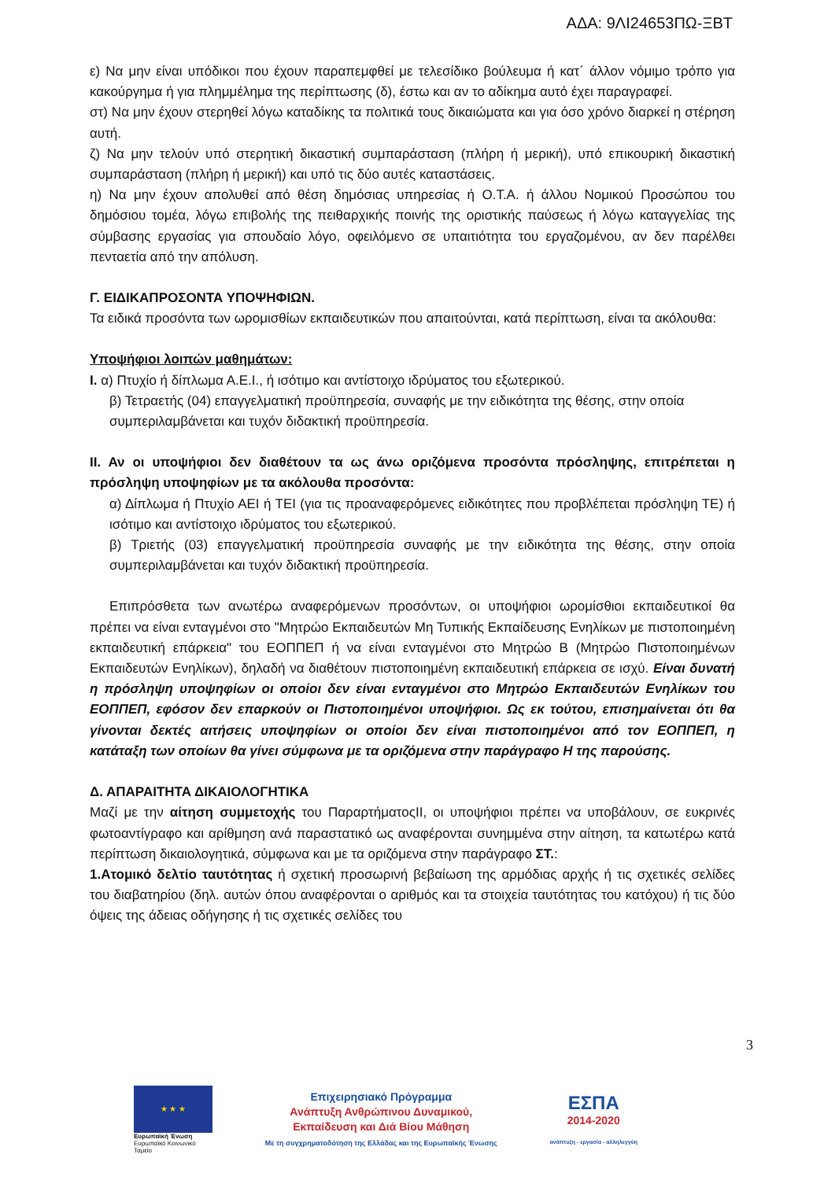ΑΔΑ: 9ΛΙ24653ΠΩ-ΞΒΤ
ε) Να μην είναι υπόδικοι που έχουν παραπεμφθεί με τελεσίδικο βούλευμα ή κατ΄ άλλον νόμιμο τρόπο για κακούργημα ή για πλημμέλημα της περίπτωσης (δ), έστω και αν το αδίκημα αυτό έχει παραγραφεί.
στ) Να μην έχουν στερηθεί λόγω καταδίκης τα πολιτικά τους δικαιώματα και για όσο χρόνο διαρκεί η στέρηση αυτή.
ζ) Να μην τελούν υπό στερητική δικαστική συμπαράσταση (πλήρη ή μερική), υπό επικουρική δικαστική συμπαράσταση (πλήρη ή μερική) και υπό τις δύο αυτές καταστάσεις.
η) Να μην έχουν απολυθεί από θέση δημόσιας υπηρεσίας ή Ο.Τ.Α. ή άλλου Νομικού Προσώπου του δημόσιου τομέα, λόγω επιβολής της πειθαρχικής ποινής της οριστικής παύσεως ή λόγω καταγγελίας της σύμβασης εργασίας για σπουδαίο λόγο, οφειλόμενο σε υπαιτιότητα του εργαζομένου, αν δεν παρέλθει πενταετία από την απόλυση.
Γ. ΕΙΔΙΚΑΠΡΟΣΟΝΤΑ ΥΠΟΨΗΦΙΩΝ.
Τα ειδικά προσόντα των ωρομισθίων εκπαιδευτικών που απαιτούνται, κατά περίπτωση, είναι τα ακόλουθα:
Υποψήφιοι λοιπών μαθημάτων:
Ι. α) Πτυχίο ή δίπλωμα Α.Ε.Ι., ή ισότιμο και αντίστοιχο ιδρύματος του εξωτερικού.
β) Τετραετής (04) επαγγελματική προϋπηρεσία, συναφής με την ειδικότητα της θέσης, στην οποία συμπεριλαμβάνεται και τυχόν διδακτική προϋπηρεσία.
ΙΙ. Αν οι υποψήφιοι δεν διαθέτουν τα ως άνω οριζόμενα προσόντα πρόσληψης, επιτρέπεται η πρόσληψη υποψηφίων με τα ακόλουθα προσόντα:
α) Δίπλωμα ή Πτυχίο ΑΕΙ ή ΤΕΙ (για τις προαναφερόμενες ειδικότητες που προβλέπεται πρόσληψη ΤΕ) ή ισότιμο και αντίστοιχο ιδρύματος του εξωτερικού.
β) Τριετής (03) επαγγελματική προϋπηρεσία συναφής με την ειδικότητα της θέσης, στην οποία συμπεριλαμβάνεται και τυχόν διδακτική προϋπηρεσία.
Επιπρόσθετα των ανωτέρω αναφερόμενων προσόντων, οι υποψήφιοι ωρομίσθιοι εκπαιδευτικοί θα πρέπει να είναι ενταγμένοι στο "Μητρώο Εκπαιδευτών Μη Τυπικής Εκπαίδευσης Ενηλίκων με πιστοποιημένη εκπαιδευτική επάρκεια" του ΕΟΠΠΕΠ ή να είναι ενταγμένοι στο Μητρώο Β (Μητρώο Πιστοποιημένων Εκπαιδευτών Ενηλίκων), δηλαδή να διαθέτουν πιστοποιημένη εκπαιδευτική επάρκεια σε ισχύ. Είναι δυνατή η πρόσληψη υποψηφίων οι οποίοι δεν είναι ενταγμένοι στο Μητρώο Εκπαιδευτών Ενηλίκων του ΕΟΠΠΕΠ, εφόσον δεν επαρκούν οι Πιστοποιημένοι υποψήφιοι. Ως εκ τούτου, επισημαίνεται ότι θα γίνονται δεκτές αιτήσεις υποψηφίων οι οποίοι δεν είναι πιστοποιημένοι από τον ΕΟΠΠΕΠ, η κατάταξη των οποίων θα γίνει σύμφωνα με τα οριζόμενα στην παράγραφο Η της παρούσης.
Δ. ΑΠΑΡΑΙΤΗΤΑ ΔΙΚΑΙΟΛΟΓΗΤΙΚΑ
Μαζί με την αίτηση συμμετοχής του ΠαραρτήματοςΙΙ, οι υποψήφιοι πρέπει να υποβάλουν, σε ευκρινές φωτοαντίγραφο και αρίθμηση ανά παραστατικό ως αναφέρονται συνημμένα στην αίτηση, τα κατωτέρω κατά περίπτωση δικαιολογητικά, σύμφωνα και με τα οριζόμενα στην παράγραφο ΣΤ.:
1.Ατομικό δελτίο ταυτότητας ή σχετική προσωρινή βεβαίωση της αρμόδιας αρχής ή τις σχετικές σελίδες του διαβατηρίου (δηλ. αυτών όπου αναφέρονται ο αριθμός και τα στοιχεία ταυτότητας του κατόχου) ή τις δύο όψεις της άδειας οδήγησης ή τις σχετικές σελίδες του
3
★ ★ ★
Ευρωπαϊκή Ένωση
Ευρωπαϊκό Κοινωνικό Ταμείο
Επιχειρησιακό Πρόγραμμα
Ανάπτυξη Ανθρώπινου Δυναμικού,
Εκπαίδευση και Διά Βίου Μάθηση
Με τη συγχρηματοδότηση της Ελλάδας και της Ευρωπαϊκής Ένωσης
ΕΣΠΑ
2014-2020
ανάπτυξη - εργασία - αλληλεγγύη